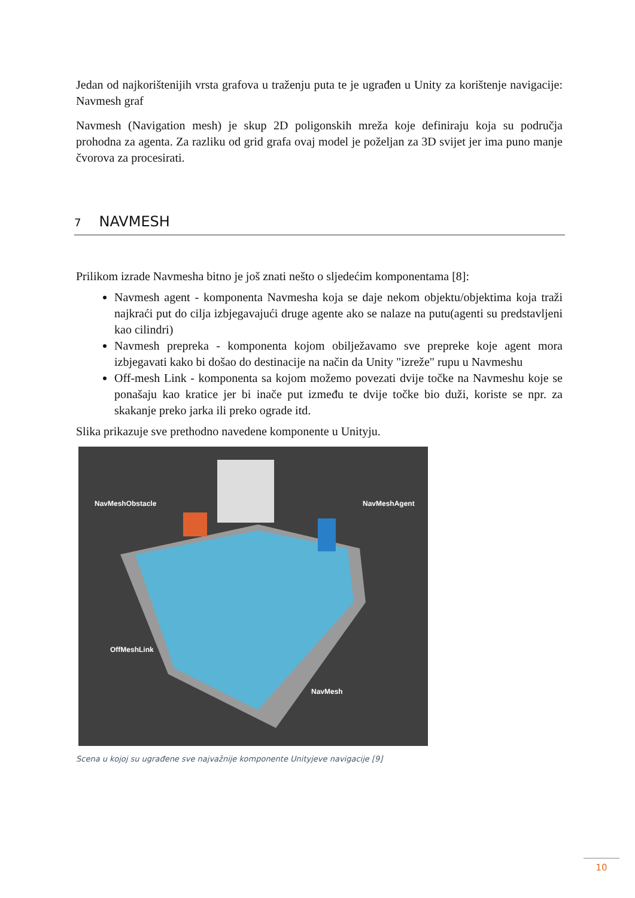Jedan od najkorištenijih vrsta grafova u traženju puta te je ugrađen u Unity za korištenje navigacije: Navmesh graf
Navmesh (Navigation mesh) je skup 2D poligonskih mreža koje definiraju koja su područja prohodna za agenta. Za razliku od grid grafa ovaj model je poželjan za 3D svijet jer ima puno manje čvorova za procesirati.
7 NAVMESH
Prilikom izrade Navmesha bitno je još znati nešto o sljedećim komponentama [8]:
Navmesh agent - komponenta Navmesha koja se daje nekom objektu/objektima koja traži najkraći put do cilja izbjegavajući druge agente ako se nalaze na putu(agenti su predstavljeni kao cilindri)
Navmesh prepreka - komponenta kojom obilježavamo sve prepreke koje agent mora izbjegavati kako bi došao do destinacije na način da Unity "izreže" rupu u Navmeshu
Off-mesh Link - komponenta sa kojom možemo povezati dvije točke na Navmeshu koje se ponašaju kao kratice jer bi inače put između te dvije točke bio duži, koriste se npr. za skakanje preko jarka ili preko ograde itd.
Slika prikazuje sve prethodno navedene komponente u Unityju.
NavMeshObstacle NavMeshAgent
OffMeshLink
NavMesh
Scena u kojoj su ugrađene sve najvažnije komponente Unityjeve navigacije [9]
10